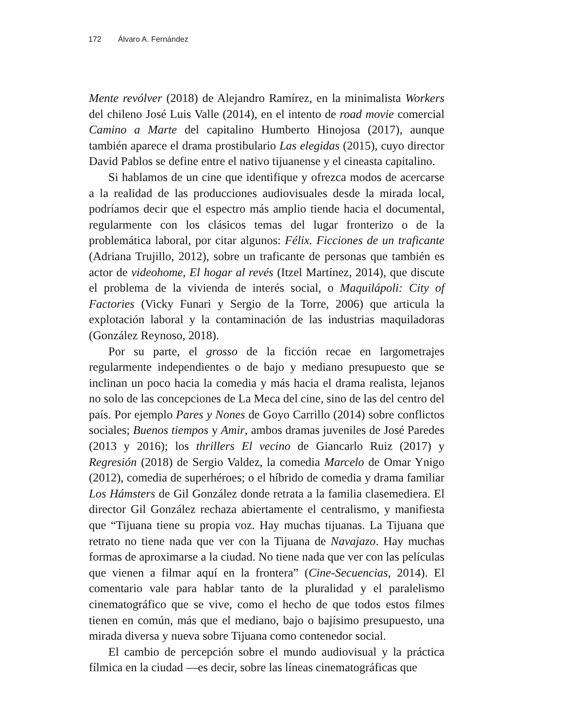172 Álvaro A. Fernández
Mente revólver (2018) de Alejandro Ramírez, en la minimalista Workers del chileno José Luis Valle (2014), en el intento de road movie comercial Camino a Marte del capitalino Humberto Hinojosa (2017), aunque también aparece el drama prostibulario Las elegidas (2015), cuyo director David Pablos se define entre el nativo tijuanense y el cineasta capitalino.
Si hablamos de un cine que identifique y ofrezca modos de acercarse a la realidad de las producciones audiovisuales desde la mirada local, podríamos decir que el espectro más amplio tiende hacia el documental, regularmente con los clásicos temas del lugar fronterizo o de la problemática laboral, por citar algunos: Félix. Ficciones de un traficante (Adriana Trujillo, 2012), sobre un traficante de personas que también es actor de videohome, El hogar al revés (Itzel Martínez, 2014), que discute el problema de la vivienda de interés social, o Maquilápoli: City of Factories (Vicky Funari y Sergio de la Torre, 2006) que articula la explotación laboral y la contaminación de las industrias maquiladoras (González Reynoso, 2018).
Por su parte, el grosso de la ficción recae en largometrajes regularmente independientes o de bajo y mediano presupuesto que se inclinan un poco hacia la comedia y más hacia el drama realista, lejanos no solo de las concepciones de La Meca del cine, sino de las del centro del país. Por ejemplo Pares y Nones de Goyo Carrillo (2014) sobre conflictos sociales; Buenos tiempos y Amir, ambos dramas juveniles de José Paredes (2013 y 2016); los thrillers El vecino de Giancarlo Ruiz (2017) y Regresión (2018) de Sergio Valdez, la comedia Marcelo de Omar Ynigo (2012), comedia de superhéroes; o el híbrido de comedia y drama familiar Los Hámsters de Gil González donde retrata a la familia clasemediera. El director Gil González rechaza abiertamente el centralismo, y manifiesta que “Tijuana tiene su propia voz. Hay muchas tijuanas. La Tijuana que retrato no tiene nada que ver con la Tijuana de Navajazo. Hay muchas formas de aproximarse a la ciudad. No tiene nada que ver con las películas que vienen a filmar aquí en la frontera” (Cine-Secuencias, 2014). El comentario vale para hablar tanto de la pluralidad y el paralelismo cinematográfico que se vive, como el hecho de que todos estos filmes tienen en común, más que el mediano, bajo o bajísimo presupuesto, una mirada diversa y nueva sobre Tijuana como contenedor social.
El cambio de percepción sobre el mundo audiovisual y la práctica fílmica en la ciudad —es decir, sobre las líneas cinematográficas que